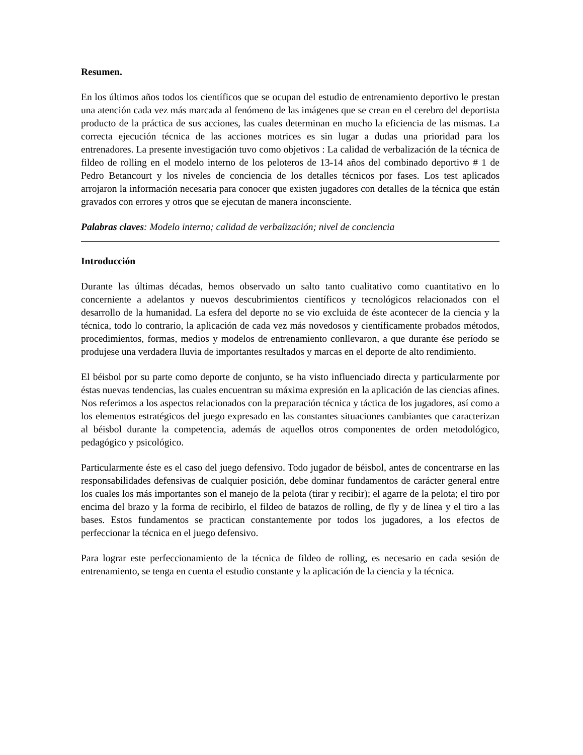Resumen.
En los últimos años todos los científicos que se ocupan del estudio de entrenamiento deportivo le prestan una atención cada vez más marcada al fenómeno de las imágenes que se crean en el cerebro del deportista producto de la práctica de sus acciones, las cuales determinan en mucho la eficiencia de las mismas. La correcta ejecución técnica de las acciones motrices es sin lugar a dudas una prioridad para los entrenadores. La presente investigación tuvo como objetivos : La calidad de verbalización de la técnica de fildeo de rolling en el modelo interno de los peloteros de 13-14 años del combinado deportivo # 1 de Pedro Betancourt y los niveles de conciencia de los detalles técnicos por fases. Los test aplicados arrojaron la información necesaria para conocer que existen jugadores con detalles de la técnica que están gravados con errores y otros que se ejecutan de manera inconsciente.
Palabras claves: Modelo interno; calidad de verbalización; nivel de conciencia
Introducción
Durante las últimas décadas, hemos observado un salto tanto cualitativo como cuantitativo en lo concerniente a adelantos y nuevos descubrimientos científicos y tecnológicos relacionados con el desarrollo de la humanidad. La esfera del deporte no se vio excluida de éste acontecer de la ciencia y la técnica, todo lo contrario, la aplicación de cada vez más novedosos y científicamente probados métodos, procedimientos, formas, medios y modelos de entrenamiento conllevaron, a que durante ése período se produjese una verdadera lluvia de importantes resultados y marcas en el deporte de alto rendimiento.
El béisbol por su parte como deporte de conjunto, se ha visto influenciado directa y particularmente por éstas nuevas tendencias, las cuales encuentran su máxima expresión en la aplicación de las ciencias afines. Nos referimos a los aspectos relacionados con la preparación técnica y táctica de los jugadores, así como a los elementos estratégicos del juego expresado en las constantes situaciones cambiantes que caracterizan al béisbol durante la competencia, además de aquellos otros componentes de orden metodológico, pedagógico y psicológico.
Particularmente éste es el caso del juego defensivo. Todo jugador de béisbol, antes de concentrarse en las responsabilidades defensivas de cualquier posición, debe dominar fundamentos de carácter general entre los cuales los más importantes son el manejo de la pelota (tirar y recibir); el agarre de la pelota; el tiro por encima del brazo y la forma de recibirlo, el fildeo de batazos de rolling, de fly y de línea y el tiro a las bases. Estos fundamentos se practican constantemente por todos los jugadores, a los efectos de perfeccionar la técnica en el juego defensivo.
Para lograr este perfeccionamiento de la técnica de fildeo de rolling, es necesario en cada sesión de entrenamiento, se tenga en cuenta el estudio constante y la aplicación de la ciencia y la técnica.